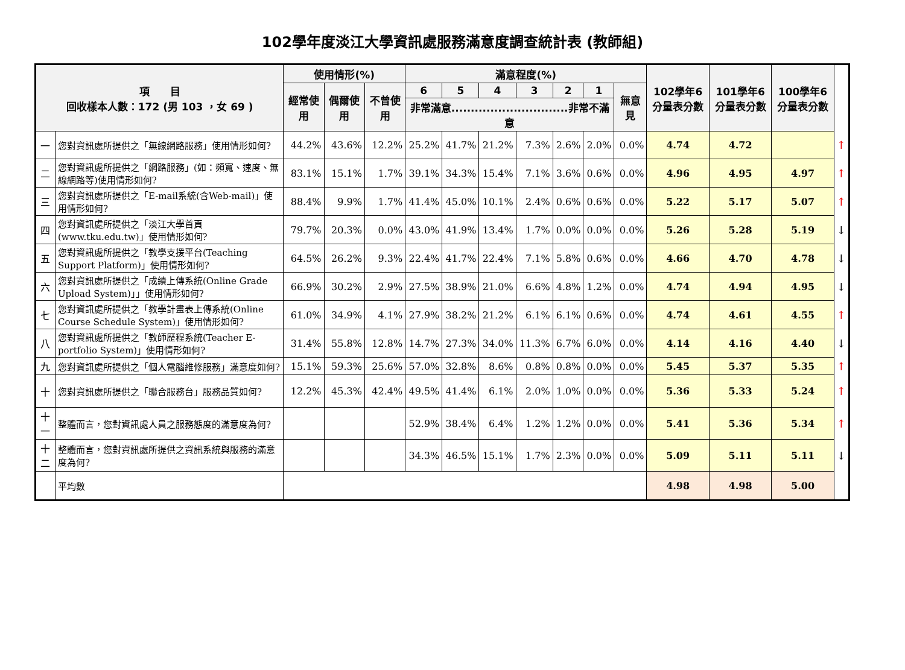102學年度淡江大學資訊處服務滿意度調查統計表 (教師組)
| 項 目 回收樣本人數：172 (男 103 ，女 69 ) | | 使用情形(%) | | | 滿意程度(%) | | | | | | | 102學年6分量表分數 | 101學年6分量表分數 | 100學年6分量表分數 | |
| --- | --- | --- | --- | --- | --- | --- | --- | --- | --- | --- | --- | --- | --- | --- | --- |
| | | 經常使用 | 偶爾使用 | 不曾使用 | 6 | 5 | 4 | 3 | 2 | 1 | 無意見 | | | | |
| | | | | | 非常滿意..............................非常不滿意 | | | | | | | | | | |
| 一 | 您對資訊處所提供之「無線網路服務」使用情形如何? | 44.2% | 43.6% | 12.2% | 25.2% | 41.7% | 21.2% | 7.3% | 2.6% | 2.0% | 0.0% | 4.74 | 4.72 | | ↑ |
| 二 | 您對資訊處所提供之「網路服務」(如：頻寬、速度、無線網路等)使用情形如何? | 83.1% | 15.1% | 1.7% | 39.1% | 34.3% | 15.4% | 7.1% | 3.6% | 0.6% | 0.0% | 4.96 | 4.95 | 4.97 | ↑ |
| 三 | 您對資訊處所提供之「E-mail系統(含Web-mail)」使用情形如何? | 88.4% | 9.9% | 1.7% | 41.4% | 45.0% | 10.1% | 2.4% | 0.6% | 0.6% | 0.0% | 5.22 | 5.17 | 5.07 | ↑ |
| 四 | 您對資訊處所提供之「淡江大學首頁(www.tku.edu.tw)」使用情形如何? | 79.7% | 20.3% | 0.0% | 43.0% | 41.9% | 13.4% | 1.7% | 0.0% | 0.0% | 0.0% | 5.26 | 5.28 | 5.19 | ↓ |
| 五 | 您對資訊處所提供之「教學支援平台(Teaching Support Platform)」使用情形如何? | 64.5% | 26.2% | 9.3% | 22.4% | 41.7% | 22.4% | 7.1% | 5.8% | 0.6% | 0.0% | 4.66 | 4.70 | 4.78 | ↓ |
| 六 | 您對資訊處所提供之「成績上傳系統(Online Grade Upload System)」」使用情形如何? | 66.9% | 30.2% | 2.9% | 27.5% | 38.9% | 21.0% | 6.6% | 4.8% | 1.2% | 0.0% | 4.74 | 4.94 | 4.95 | ↓ |
| 七 | 您對資訊處所提供之「教學計畫表上傳系統(Online Course Schedule System)」使用情形如何? | 61.0% | 34.9% | 4.1% | 27.9% | 38.2% | 21.2% | 6.1% | 6.1% | 0.6% | 0.0% | 4.74 | 4.61 | 4.55 | ↑ |
| 八 | 您對資訊處所提供之「教師歷程系統(Teacher E-portfolio System)」使用情形如何? | 31.4% | 55.8% | 12.8% | 14.7% | 27.3% | 34.0% | 11.3% | 6.7% | 6.0% | 0.0% | 4.14 | 4.16 | 4.40 | ↓ |
| 九 | 您對資訊處所提供之「個人電腦維修服務」滿意度如何? | 15.1% | 59.3% | 25.6% | 57.0% | 32.8% | 8.6% | 0.8% | 0.8% | 0.0% | 0.0% | 5.45 | 5.37 | 5.35 | ↑ |
| 十 | 您對資訊處所提供之「聯合服務台」服務品質如何? | 12.2% | 45.3% | 42.4% | 49.5% | 41.4% | 6.1% | 2.0% | 1.0% | 0.0% | 0.0% | 5.36 | 5.33 | 5.24 | ↑ |
| 十一 | 整體而言，您對資訊處人員之服務態度的滿意度為何? | | | | 52.9% | 38.4% | 6.4% | 1.2% | 1.2% | 0.0% | 0.0% | 5.41 | 5.36 | 5.34 | ↑ |
| 十二 | 整體而言，您對資訊處所提供之資訊系統與服務的滿意度為何? | | | | 34.3% | 46.5% | 15.1% | 1.7% | 2.3% | 0.0% | 0.0% | 5.09 | 5.11 | 5.11 | ↓ |
| | 平均數 | | | | | | | | | | | 4.98 | 4.98 | 5.00 | |